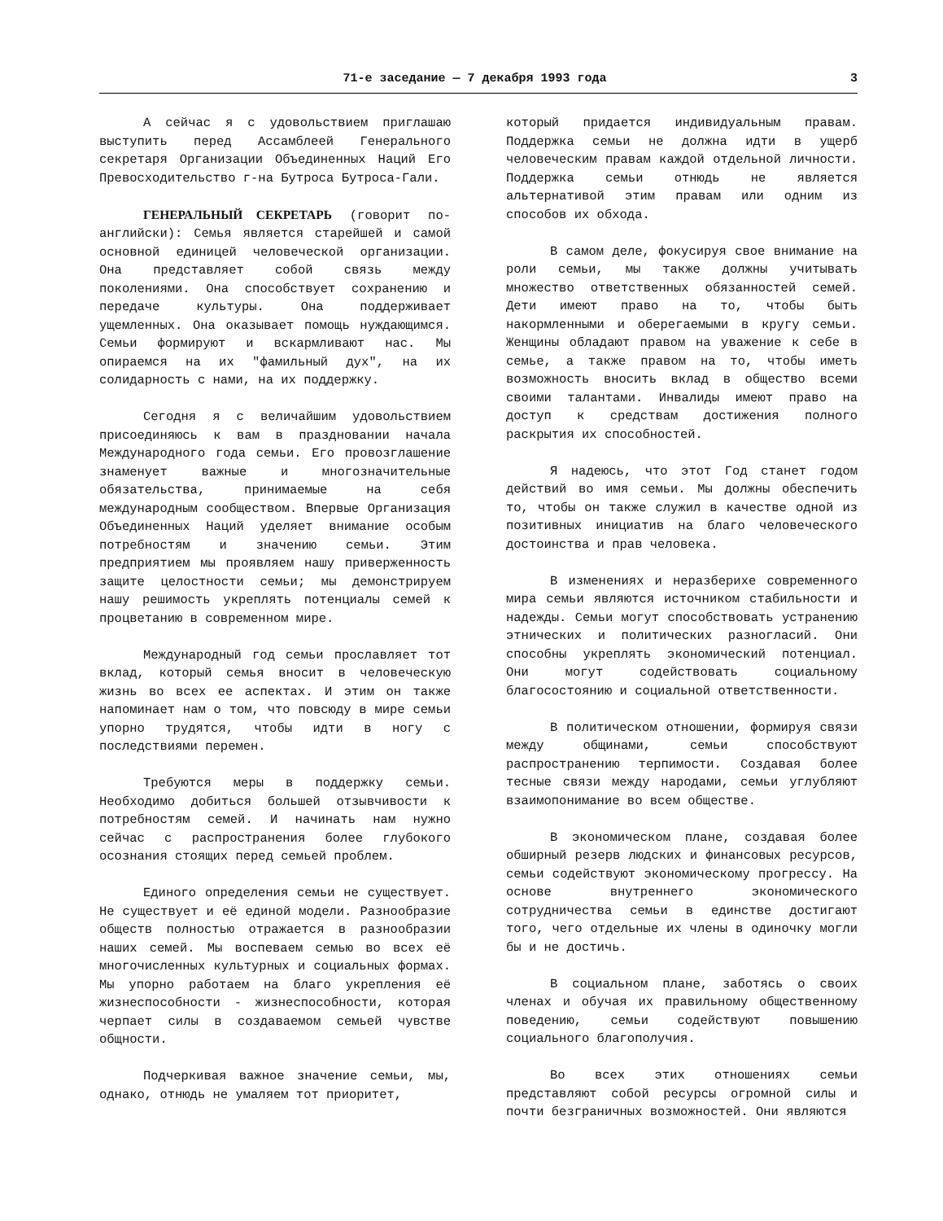71-е заседание — 7 декабря 1993 года 3
А сейчас я с удовольствием приглашаю выступить перед Ассамблеей Генерального секретаря Организации Объединенных Наций Его Превосходительство г-на Бутроса Бутроса-Гали.
ГЕНЕРАЛЬНЫЙ СЕКРЕТАРЬ (говорит по-английски): Семья является старейшей и самой основной единицей человеческой организации. Она представляет собой связь между поколениями. Она способствует сохранению и передаче культуры. Она поддерживает ущемленных. Она оказывает помощь нуждающимся. Семьи формируют и вскармливают нас. Мы опираемся на их "фамильный дух", на их солидарность с нами, на их поддержку.
Сегодня я с величайшим удовольствием присоединяюсь к вам в праздновании начала Международного года семьи. Его провозглашение знаменует важные и многозначительные обязательства, принимаемые на себя международным сообществом. Впервые Организация Объединенных Наций уделяет внимание особым потребностям и значению семьи. Этим предприятием мы проявляем нашу приверженность защите целостности семьи; мы демонстрируем нашу решимость укреплять потенциалы семей к процветанию в современном мире.
Международный год семьи прославляет тот вклад, который семья вносит в человеческую жизнь во всех ее аспектах. И этим он также напоминает нам о том, что повсюду в мире семьи упорно трудятся, чтобы идти в ногу с последствиями перемен.
Требуются меры в поддержку семьи. Необходимо добиться большей отзывчивости к потребностям семей. И начинать нам нужно сейчас с распространения более глубокого осознания стоящих перед семьей проблем.
Единого определения семьи не существует. Не существует и её единой модели. Разнообразие обществ полностью отражается в разнообразии наших семей. Мы воспеваем семью во всех её многочисленных культурных и социальных формах. Мы упорно работаем на благо укрепления её жизнеспособности - жизнеспособности, которая черпает силы в создаваемом семьей чувстве общности.
Подчеркивая важное значение семьи, мы, однако, отнюдь не умаляем тот приоритет,
который придается индивидуальным правам. Поддержка семьи не должна идти в ущерб человеческим правам каждой отдельной личности. Поддержка семьи отнюдь не является альтернативой этим правам или одним из способов их обхода.
В самом деле, фокусируя свое внимание на роли семьи, мы также должны учитывать множество ответственных обязанностей семей. Дети имеют право на то, чтобы быть накормленными и оберегаемыми в кругу семьи. Женщины обладают правом на уважение к себе в семье, а также правом на то, чтобы иметь возможность вносить вклад в общество всеми своими талантами. Инвалиды имеют право на доступ к средствам достижения полного раскрытия их способностей.
Я надеюсь, что этот Год станет годом действий во имя семьи. Мы должны обеспечить то, чтобы он также служил в качестве одной из позитивных инициатив на благо человеческого достоинства и прав человека.
В изменениях и неразберихе современного мира семьи являются источником стабильности и надежды. Семьи могут способствовать устранению этнических и политических разногласий. Они способны укреплять экономический потенциал. Они могут содействовать социальному благосостоянию и социальной ответственности.
В политическом отношении, формируя связи между общинами, семьи способствуют распространению терпимости. Создавая более тесные связи между народами, семьи углубляют взаимопонимание во всем обществе.
В экономическом плане, создавая более обширный резерв людских и финансовых ресурсов, семьи содействуют экономическому прогрессу. На основе внутреннего экономического сотрудничества семьи в единстве достигают того, чего отдельные их члены в одиночку могли бы и не достичь.
В социальном плане, заботясь о своих членах и обучая их правильному общественному поведению, семьи содействуют повышению социального благополучия.
Во всех этих отношениях семьи представляют собой ресурсы огромной силы и почти безграничных возможностей. Они являются